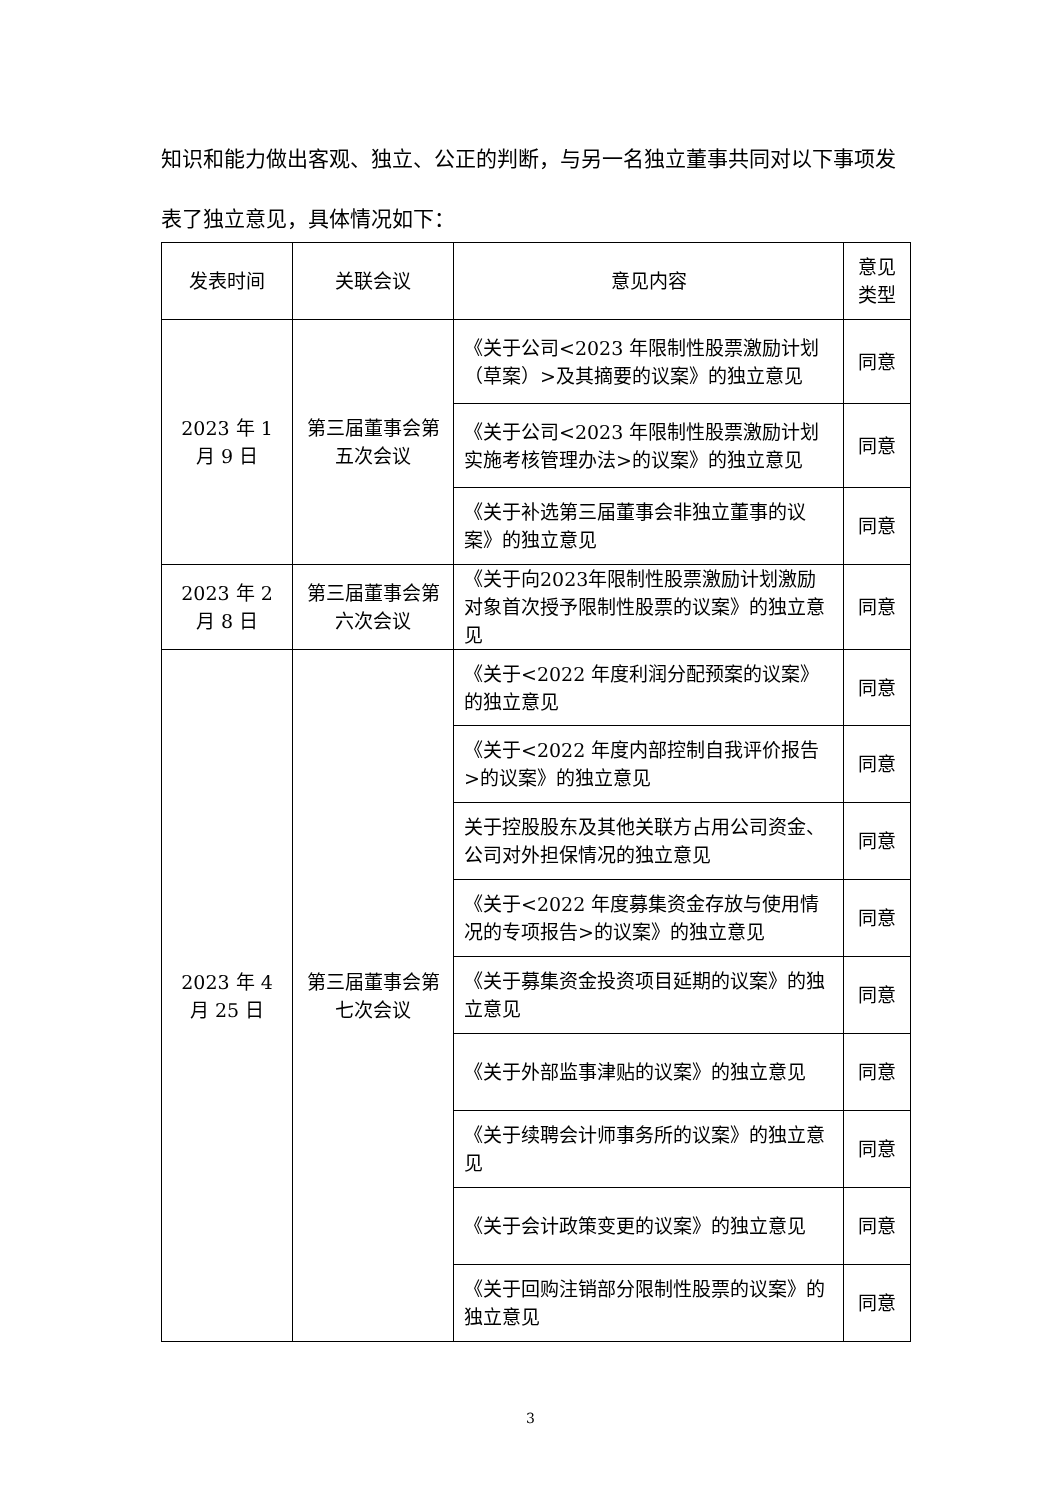知识和能力做出客观、独立、公正的判断，与另一名独立董事共同对以下事项发
表了独立意见，具体情况如下：
| 发表时间 | 关联会议 | 意见内容 | 意见类型 |
| --- | --- | --- | --- |
| 2023 年 1 月 9 日 | 第三届董事会第五次会议 | 《关于公司<2023 年限制性股票激励计划（草案）>及其摘要的议案》的独立意见 | 同意 |
| | | 《关于公司<2023 年限制性股票激励计划实施考核管理办法>的议案》的独立意见 | 同意 |
| | | 《关于补选第三届董事会非独立董事的议案》的独立意见 | 同意 |
| 2023 年 2 月 8 日 | 第三届董事会第六次会议 | 《关于向2023年限制性股票激励计划激励对象首次授予限制性股票的议案》的独立意见 | 同意 |
| 2023 年 4 月 25 日 | 第三届董事会第七次会议 | 《关于<2022 年度利润分配预案的议案》的独立意见 | 同意 |
| | | 《关于<2022 年度内部控制自我评价报告>的议案》的独立意见 | 同意 |
| | | 关于控股股东及其他关联方占用公司资金、公司对外担保情况的独立意见 | 同意 |
| | | 《关于<2022 年度募集资金存放与使用情况的专项报告>的议案》的独立意见 | 同意 |
| | | 《关于募集资金投资项目延期的议案》的独立意见 | 同意 |
| | | 《关于外部监事津贴的议案》的独立意见 | 同意 |
| | | 《关于续聘会计师事务所的议案》的独立意见 | 同意 |
| | | 《关于会计政策变更的议案》的独立意见 | 同意 |
| | | 《关于回购注销部分限制性股票的议案》的独立意见 | 同意 |
3